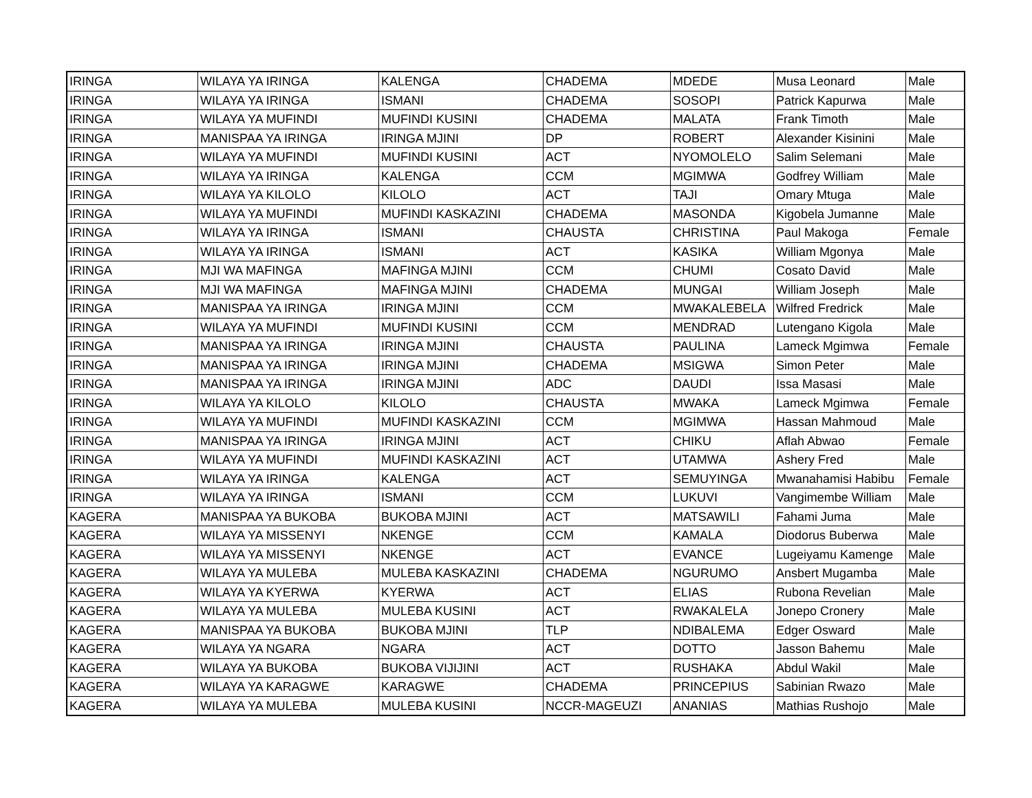| IRINGA | WILAYA YA IRINGA | KALENGA | CHADEMA | MDEDE | Musa Leonard | Male |
| IRINGA | WILAYA YA IRINGA | ISMANI | CHADEMA | SOSOPI | Patrick Kapurwa | Male |
| IRINGA | WILAYA YA MUFINDI | MUFINDI KUSINI | CHADEMA | MALATA | Frank Timoth | Male |
| IRINGA | MANISPAA YA IRINGA | IRINGA MJINI | DP | ROBERT | Alexander Kisinini | Male |
| IRINGA | WILAYA YA MUFINDI | MUFINDI KUSINI | ACT | NYOMOLELO | Salim Selemani | Male |
| IRINGA | WILAYA YA IRINGA | KALENGA | CCM | MGIMWA | Godfrey William | Male |
| IRINGA | WILAYA YA KILOLO | KILOLO | ACT | TAJI | Omary Mtuga | Male |
| IRINGA | WILAYA YA MUFINDI | MUFINDI KASKAZINI | CHADEMA | MASONDA | Kigobela Jumanne | Male |
| IRINGA | WILAYA YA IRINGA | ISMANI | CHAUSTA | CHRISTINA | Paul Makoga | Female |
| IRINGA | WILAYA YA IRINGA | ISMANI | ACT | KASIKA | William Mgonya | Male |
| IRINGA | MJI WA MAFINGA | MAFINGA MJINI | CCM | CHUMI | Cosato David | Male |
| IRINGA | MJI WA MAFINGA | MAFINGA MJINI | CHADEMA | MUNGAI | William Joseph | Male |
| IRINGA | MANISPAA YA IRINGA | IRINGA MJINI | CCM | MWAKALEBELA | Wilfred Fredrick | Male |
| IRINGA | WILAYA YA MUFINDI | MUFINDI KUSINI | CCM | MENDRAD | Lutengano Kigola | Male |
| IRINGA | MANISPAA YA IRINGA | IRINGA MJINI | CHAUSTA | PAULINA | Lameck Mgimwa | Female |
| IRINGA | MANISPAA YA IRINGA | IRINGA MJINI | CHADEMA | MSIGWA | Simon Peter | Male |
| IRINGA | MANISPAA YA IRINGA | IRINGA MJINI | ADC | DAUDI | Issa Masasi | Male |
| IRINGA | WILAYA YA KILOLO | KILOLO | CHAUSTA | MWAKA | Lameck Mgimwa | Female |
| IRINGA | WILAYA YA MUFINDI | MUFINDI KASKAZINI | CCM | MGIMWA | Hassan Mahmoud | Male |
| IRINGA | MANISPAA YA IRINGA | IRINGA MJINI | ACT | CHIKU | Aflah Abwao | Female |
| IRINGA | WILAYA YA MUFINDI | MUFINDI KASKAZINI | ACT | UTAMWA | Ashery Fred | Male |
| IRINGA | WILAYA YA IRINGA | KALENGA | ACT | SEMUYINGA | Mwanahamisi Habibu | Female |
| IRINGA | WILAYA YA IRINGA | ISMANI | CCM | LUKUVI | Vangimembe William | Male |
| KAGERA | MANISPAA YA BUKOBA | BUKOBA MJINI | ACT | MATSAWILI | Fahami Juma | Male |
| KAGERA | WILAYA YA MISSENYI | NKENGE | CCM | KAMALA | Diodorus Buberwa | Male |
| KAGERA | WILAYA YA MISSENYI | NKENGE | ACT | EVANCE | Lugeiyamu Kamenge | Male |
| KAGERA | WILAYA YA MULEBA | MULEBA KASKAZINI | CHADEMA | NGURUMO | Ansbert Mugamba | Male |
| KAGERA | WILAYA YA KYERWA | KYERWA | ACT | ELIAS | Rubona Revelian | Male |
| KAGERA | WILAYA YA MULEBA | MULEBA KUSINI | ACT | RWAKALELA | Jonepo Cronery | Male |
| KAGERA | MANISPAA YA BUKOBA | BUKOBA MJINI | TLP | NDIBALEMA | Edger Osward | Male |
| KAGERA | WILAYA YA NGARA | NGARA | ACT | DOTTO | Jasson Bahemu | Male |
| KAGERA | WILAYA YA BUKOBA | BUKOBA VIJIJINI | ACT | RUSHAKA | Abdul Wakil | Male |
| KAGERA | WILAYA YA KARAGWE | KARAGWE | CHADEMA | PRINCEPIUS | Sabinian Rwazo | Male |
| KAGERA | WILAYA YA MULEBA | MULEBA KUSINI | NCCR-MAGEUZI | ANANIAS | Mathias Rushojo | Male |